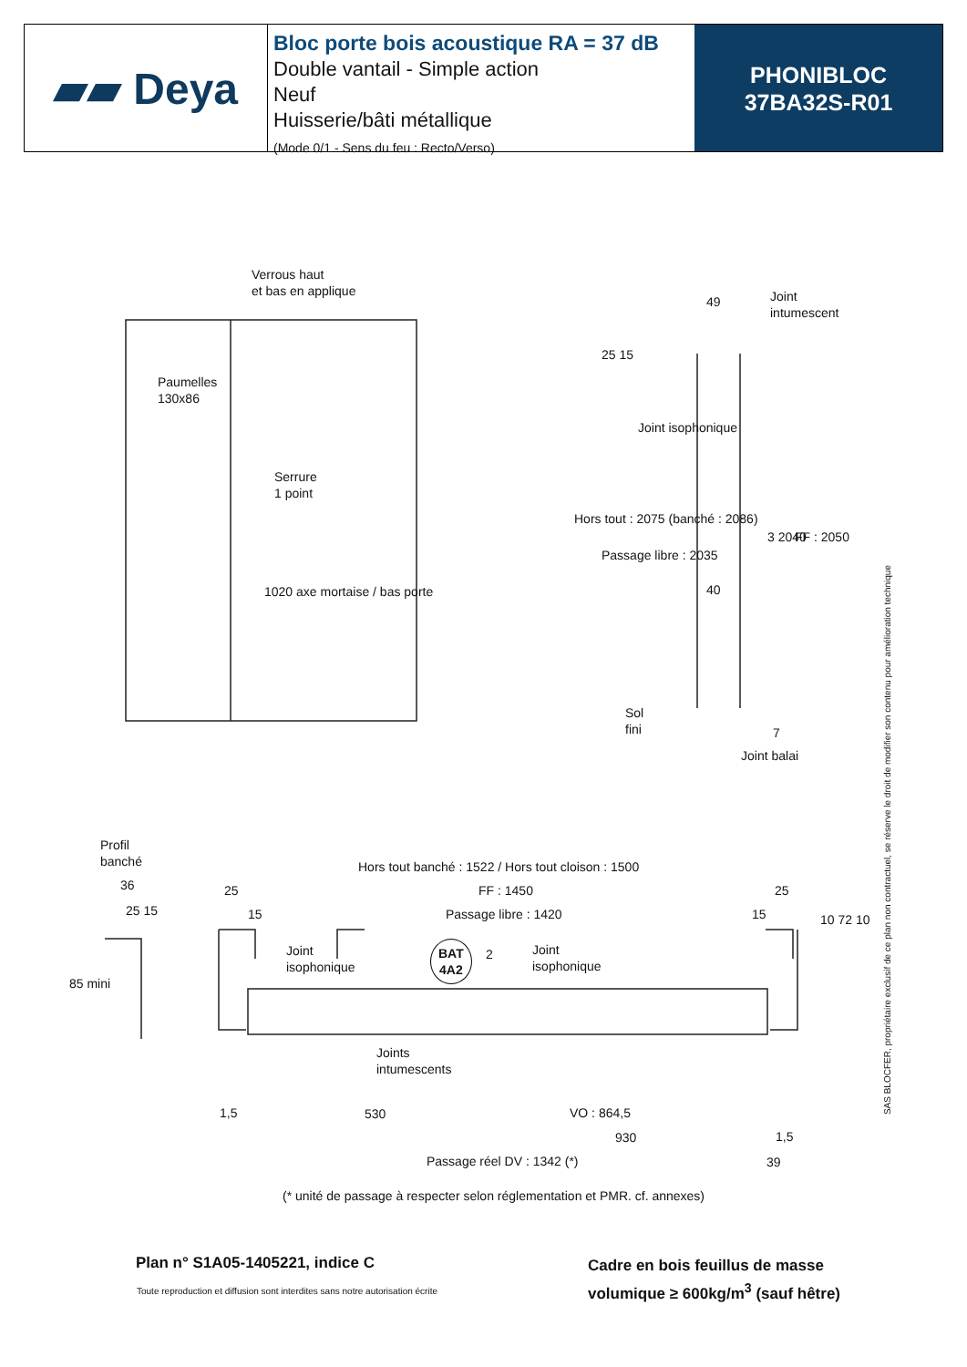▰▰ Deya
Bloc porte bois acoustique RA = 37 dB
Double vantail - Simple action
Neuf
Huisserie/bâti métallique
(Mode 0/1 - Sens du feu : Recto/Verso)
PHONIBLOC
37BA32S-R01
Verrous haut
et bas en applique
Paumelles
130x86
Serrure
1 point
1020 axe mortaise / bas porte
Joint
intumescent
49
Joint isophonique
Hors tout : 2075 (banché : 2086)
Passage libre : 2035
25 15
40
3 2040 FF : 2050
Sol
fini
7
Joint balai
Profil
banché
36
25 15
85 mini
Hors tout banché : 1522 / Hors tout cloison : 1500
25 FF : 1450 25
15 Passage libre : 1420 15
Joint
isophonique
BAT
4A2
2
Joint
isophonique
10 72 10
Joints
intumescents
1,5 530 VO : 864,5
930 1,5
Passage réel DV : 1342 (*) 39
(* unité de passage à respecter selon réglementation et PMR. cf. annexes)
SAS BLOCFER, propriétaire exclusif de ce plan non contractuel, se réserve le droit de modifier son contenu pour amélioration technique
Plan n° S1A05-1405221, indice C
Toute reproduction et diffusion sont interdites sans notre autorisation écrite
Cadre en bois feuillus de masse
volumique ≥ 600kg/m<sup>3</sup> (sauf hêtre)